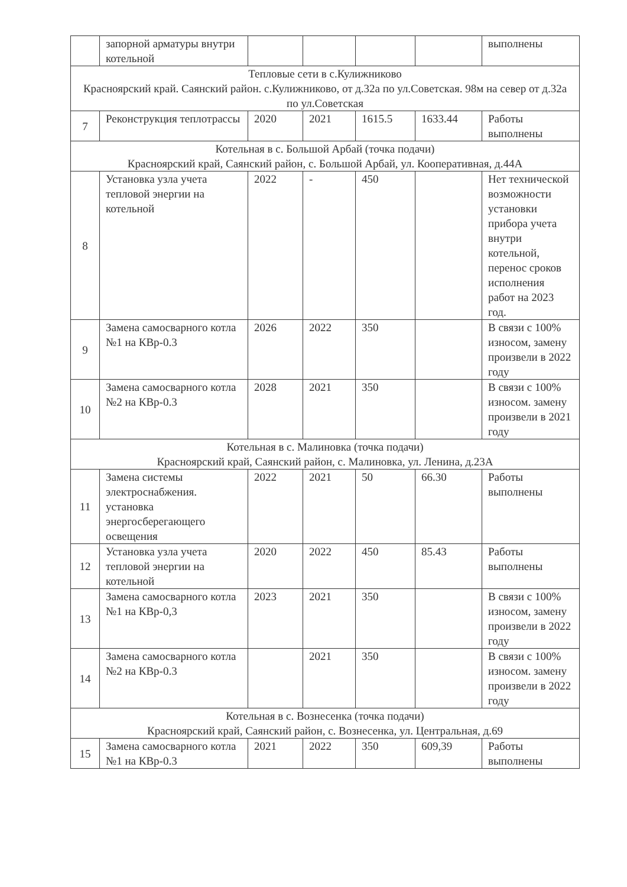| | запорной арматуры внутри котельной | | | | | выполнены |
| Тепловые сети в с.Кулижниково Красноярский край. Саянский район. с.Кулижниково, от д.32а по ул.Советская. 98м на север от д.32а по ул.Советская | | | | | | |
| 7 | Реконструкция теплотрассы | 2020 | 2021 | 1615.5 | 1633.44 | Работы выполнены |
| Котельная в с. Большой Арбай (точка подачи) Красноярский край, Саянский район, с. Большой Арбай, ул. Кооперативная, д.44А | | | | | | |
| 8 | Установка узла учета тепловой энергии на котельной | 2022 | - | 450 | | Нет технической возможности установки прибора учета внутри котельной, перенос сроков исполнения работ на 2023 год. |
| 9 | Замена самосварного котла №1 на КВр-0.3 | 2026 | 2022 | 350 | | В связи с 100% износом, замену произвели в 2022 году |
| 10 | Замена самосварного котла №2 на КВр-0.3 | 2028 | 2021 | 350 | | В связи с 100% износом. замену произвели в 2021 году |
| Котельная в с. Малиновка (точка подачи) Красноярский край, Саянский район, с. Малиновка, ул. Ленина, д.23А | | | | | | |
| 11 | Замена системы электроснабжения. установка энергосберегающего освещения | 2022 | 2021 | 50 | 66.30 | Работы выполнены |
| 12 | Установка узла учета тепловой энергии на котельной | 2020 | 2022 | 450 | 85.43 | Работы выполнены |
| 13 | Замена самосварного котла №1 на КВр-0,3 | 2023 | 2021 | 350 | | В связи с 100% износом, замену произвели в 2022 году |
| 14 | Замена самосварного котла №2 на КВр-0.3 | | 2021 | 350 | | В связи с 100% износом. замену произвели в 2022 году |
| Котельная в с. Вознесенка (точка подачи) Красноярский край, Саянский район, с. Вознесенка, ул. Центральная, д.69 | | | | | | |
| 15 | Замена самосварного котла №1 на КВр-0.3 | 2021 | 2022 | 350 | 609,39 | Работы выполнены |